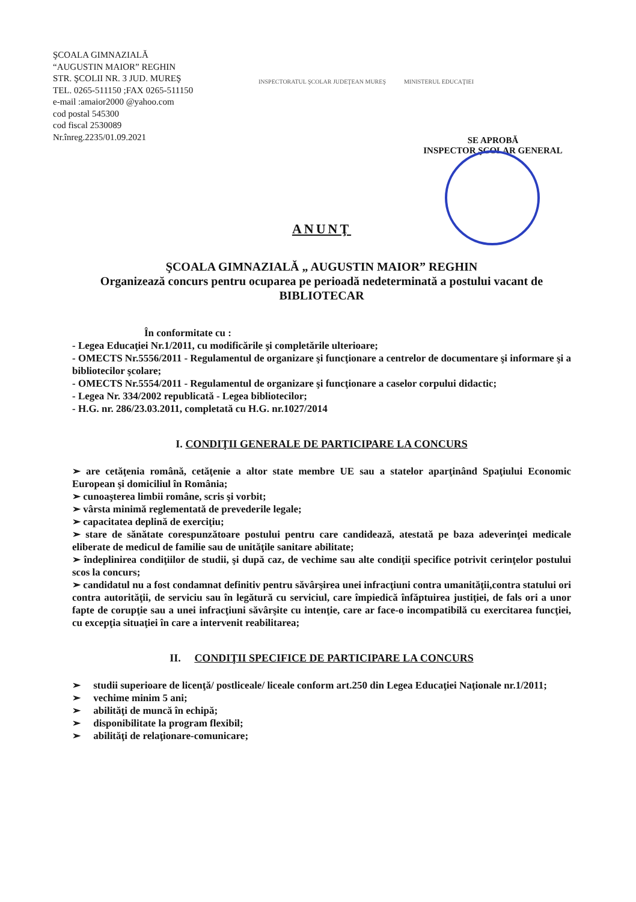ŞCOALA GIMNAZIALĂ
“AUGUSTIN MAIOR” REGHIN
STR. ŞCOLII NR. 3 JUD. MUREŞ
TEL. 0265-511150 ;FAX 0265-511150
e-mail :amaior2000 @yahoo.com
cod postal 545300
cod fiscal 2530089
Nr.înreg.2235/01.09.2021
INSPECTORATUL ŞCOLAR JUDEŢEAN MUREŞ MINISTERUL EDUCAŢIEI
SE APROBĂ
INSPECTOR ŞCOLAR GENERAL
ANUNŢ
ŞCOALA GIMNAZIALĂ „ AUGUSTIN MAIOR” REGHIN
Organizează concurs pentru ocuparea pe perioadă nedeterminată a postului vacant de BIBLIOTECAR
În conformitate cu :
- Legea Educaţiei Nr.1/2011, cu modificările şi completările ulterioare;
- OMECTS Nr.5556/2011 - Regulamentul de organizare şi funcţionare a centrelor de documentare şi informare şi a bibliotecilor şcolare;
- OMECTS Nr.5554/2011 - Regulamentul de organizare şi funcţionare a caselor corpului didactic;
- Legea Nr. 334/2002 republicată - Legea bibliotecilor;
- H.G. nr. 286/23.03.2011, completată cu H.G. nr.1027/2014
I. CONDIŢII GENERALE DE PARTICIPARE LA CONCURS
➢ are cetăţenia română, cetăţenie a altor state membre UE sau a statelor aparţinând Spaţiului Economic European şi domiciliul în România;
➢ cunoaşterea limbii române, scris şi vorbit;
➢ vârsta minimă reglementată de prevederile legale;
➢ capacitatea deplină de exerciţiu;
➢ stare de sănătate corespunzătoare postului pentru care candidează, atestată pe baza adeverinţei medicale eliberate de medicul de familie sau de unităţile sanitare abilitate;
➢ îndeplinirea condiţiilor de studii, şi după caz, de vechime sau alte condiţii specifice potrivit cerinţelor postului scos la concurs;
➢ candidatul nu a fost condamnat definitiv pentru săvârşirea unei infracţiuni contra umanităţii,contra statului ori contra autorităţii, de serviciu sau în legătură cu serviciul, care împiedică înfăptuirea justiţiei, de fals ori a unor fapte de corupţie sau a unei infracţiuni săvârşite cu intenţie, care ar face-o incompatibilă cu exercitarea funcţiei, cu excepţia situaţiei în care a intervenit reabilitarea;
II. CONDIŢII SPECIFICE DE PARTICIPARE LA CONCURS
➢ studii superioare de licenţă/ postliceale/ liceale conform art.250 din Legea Educaţiei Naţionale nr.1/2011;
➢ vechime minim 5 ani;
➢ abilităţi de muncă în echipă;
➢ disponibilitate la program flexibil;
➢ abilităţi de relaţionare-comunicare;